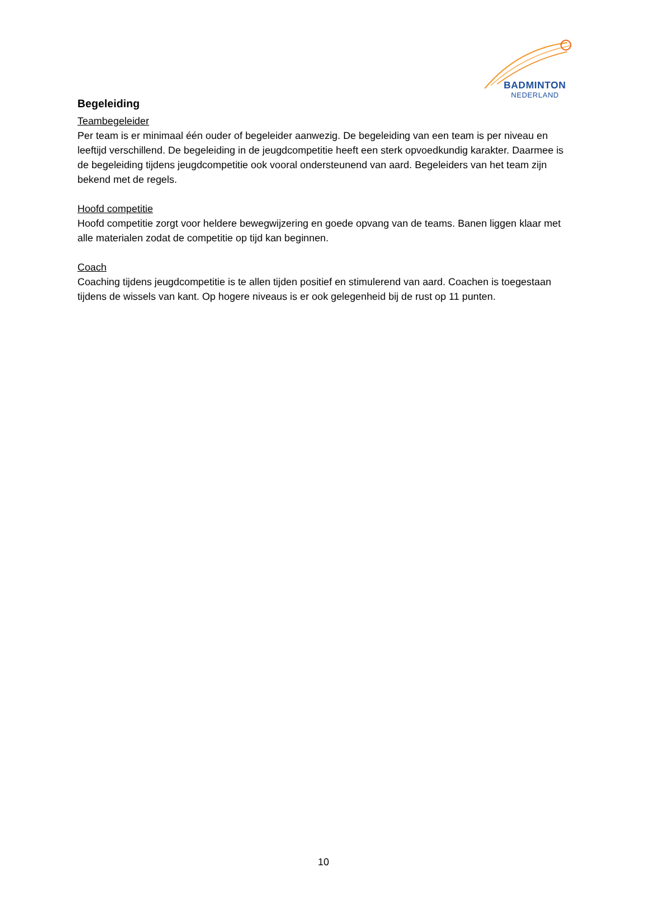BADMINTON
NEDERLAND
Begeleiding
Teambegeleider
Per team is er minimaal één ouder of begeleider aanwezig. De begeleiding van een team is per niveau en leeftijd verschillend. De begeleiding in de jeugdcompetitie heeft een sterk opvoedkundig karakter. Daarmee is de begeleiding tijdens jeugdcompetitie ook vooral ondersteunend van aard. Begeleiders van het team zijn bekend met de regels.
Hoofd competitie
Hoofd competitie zorgt voor heldere bewegwijzering en goede opvang van de teams. Banen liggen klaar met alle materialen zodat de competitie op tijd kan beginnen.
Coach
Coaching tijdens jeugdcompetitie is te allen tijden positief en stimulerend van aard. Coachen is toegestaan tijdens de wissels van kant. Op hogere niveaus is er ook gelegenheid bij de rust op 11 punten.
10